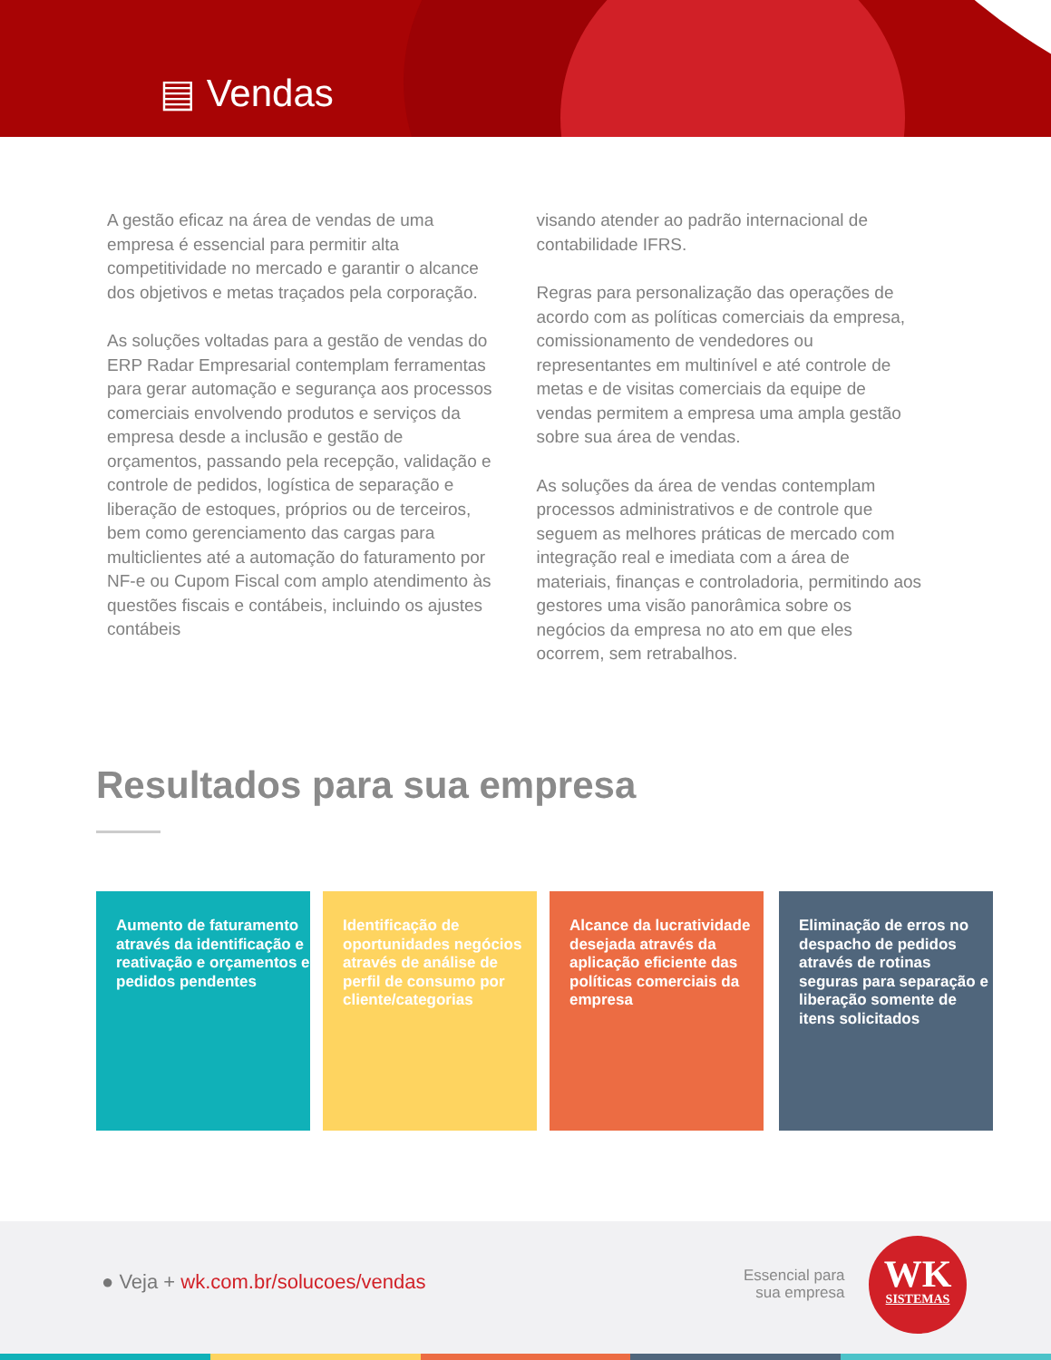▤ Vendas
A gestão eficaz na área de vendas de uma empresa é essencial para permitir alta competitividade no mercado e garantir o alcance dos objetivos e metas traçados pela corporação.
As soluções voltadas para a gestão de vendas do ERP Radar Empresarial contemplam ferramentas para gerar automação e segurança aos processos comerciais envolvendo produtos e serviços da empresa desde a inclusão e gestão de orçamentos, passando pela recepção, validação e controle de pedidos, logística de separação e liberação de estoques, próprios ou de terceiros, bem como gerenciamento das cargas para multiclientes até a automação do faturamento por NF-e ou Cupom Fiscal com amplo atendimento às questões fiscais e contábeis, incluindo os ajustes contábeis
visando atender ao padrão internacional de contabilidade IFRS.
Regras para personalização das operações de acordo com as políticas comerciais da empresa, comissionamento de vendedores ou representantes em multinível e até controle de metas e de visitas comerciais da equipe de vendas permitem a empresa uma ampla gestão sobre sua área de vendas.
As soluções da área de vendas contemplam processos administrativos e de controle que seguem as melhores práticas de mercado com integração real e imediata com a área de materiais, finanças e controladoria, permitindo aos gestores uma visão panorâmica sobre os negócios da empresa no ato em que eles ocorrem, sem retrabalhos.
Resultados para sua empresa
Aumento de faturamento através da identificação e reativação e orçamentos e pedidos pendentes
Identificação de oportunidades negócios através de análise de perfil de consumo por cliente/categorias
Alcance da lucratividade desejada através da aplicação eficiente das políticas comerciais da empresa
Eliminação de erros no despacho de pedidos através de rotinas seguras para separação e liberação somente de itens solicitados
● Veja + wk.com.br/solucoes/vendas
Essencial para
sua empresa
WK
SISTEMAS